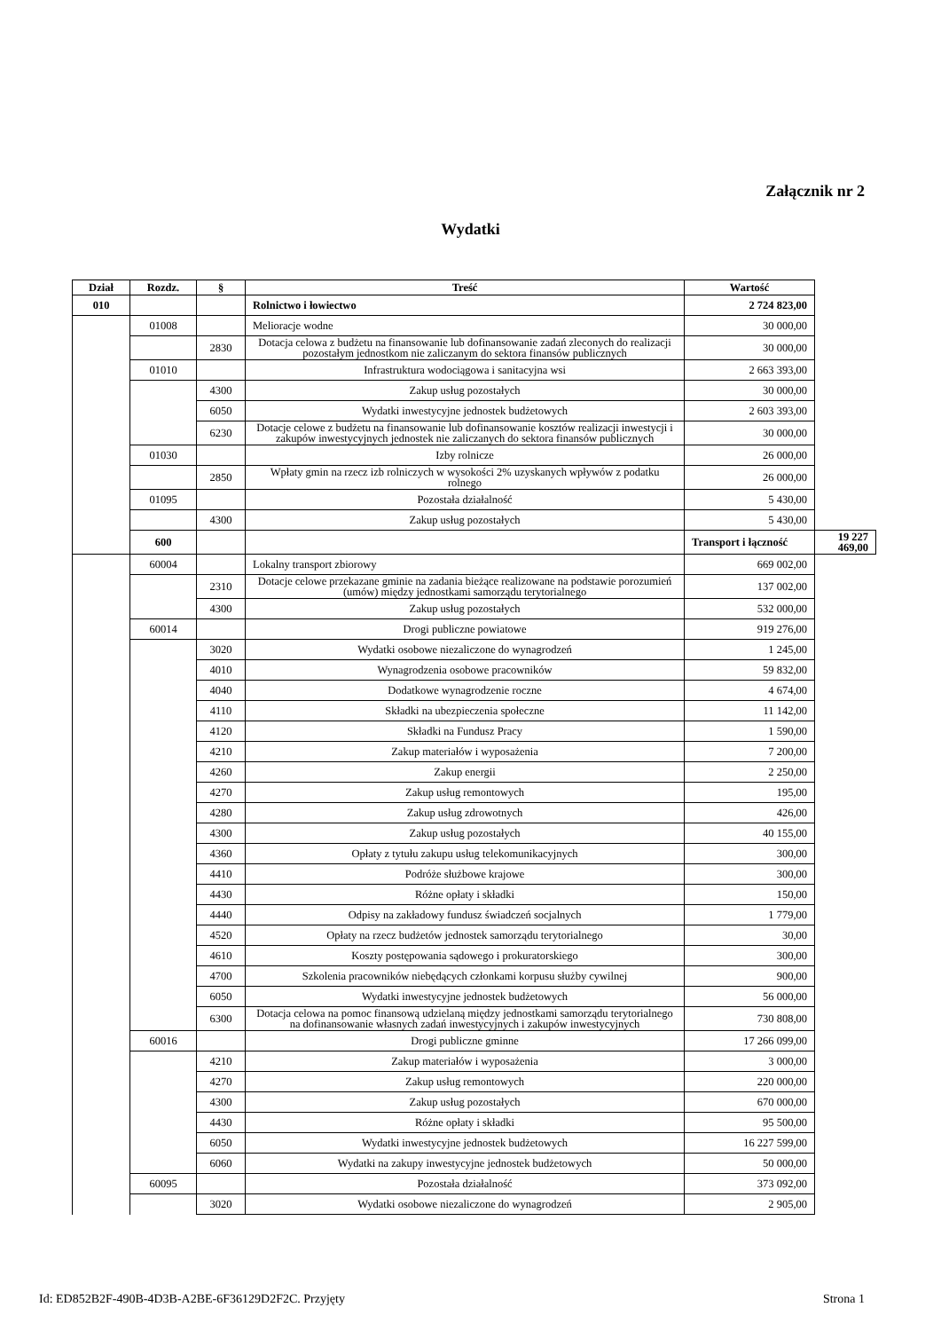Załącznik nr 2
Wydatki
| Dział | Rozdz. | § | Treść | Wartość | |
| --- | --- | --- | --- | --- | --- |
| 010 | | | Rolnictwo i łowiectwo | 2 724 823,00 | |
| | 01008 | | Melioracje wodne | 30 000,00 | |
| | | 2830 | Dotacja celowa z budżetu na finansowanie lub dofinansowanie zadań zleconych do realizacji pozostałym jednostkom nie zaliczanym do sektora finansów publicznych | 30 000,00 | |
| | 01010 | | Infrastruktura wodociągowa i sanitacyjna wsi | 2 663 393,00 | |
| | | 4300 | Zakup usług pozostałych | 30 000,00 | |
| | | 6050 | Wydatki inwestycyjne jednostek budżetowych | 2 603 393,00 | |
| | | 6230 | Dotacje celowe z budżetu na finansowanie lub dofinansowanie kosztów realizacji inwestycji i zakupów inwestycyjnych jednostek nie zaliczanych do sektora finansów publicznych | 30 000,00 | |
| | 01030 | | Izby rolnicze | 26 000,00 | |
| | | 2850 | Wpłaty gmin na rzecz izb rolniczych w wysokości 2% uzyskanych wpływów z podatku rolnego | 26 000,00 | |
| | 01095 | | Pozostała działalność | 5 430,00 | |
| | | 4300 | Zakup usług pozostałych | 5 430,00 | |
| | 600 | | | Transport i łączność | 19 227 469,00 |
| | 60004 | | Lokalny transport zbiorowy | 669 002,00 | |
| | | 2310 | Dotacje celowe przekazane gminie na zadania bieżące realizowane na podstawie porozumień (umów) między jednostkami samorządu terytorialnego | 137 002,00 | |
| | | 4300 | Zakup usług pozostałych | 532 000,00 | |
| | 60014 | | Drogi publiczne powiatowe | 919 276,00 | |
| | | 3020 | Wydatki osobowe niezaliczone do wynagrodzeń | 1 245,00 | |
| | | 4010 | Wynagrodzenia osobowe pracowników | 59 832,00 | |
| | | 4040 | Dodatkowe wynagrodzenie roczne | 4 674,00 | |
| | | 4110 | Składki na ubezpieczenia społeczne | 11 142,00 | |
| | | 4120 | Składki na Fundusz Pracy | 1 590,00 | |
| | | 4210 | Zakup materiałów i wyposażenia | 7 200,00 | |
| | | 4260 | Zakup energii | 2 250,00 | |
| | | 4270 | Zakup usług remontowych | 195,00 | |
| | | 4280 | Zakup usług zdrowotnych | 426,00 | |
| | | 4300 | Zakup usług pozostałych | 40 155,00 | |
| | | 4360 | Opłaty z tytułu zakupu usług telekomunikacyjnych | 300,00 | |
| | | 4410 | Podróże służbowe krajowe | 300,00 | |
| | | 4430 | Różne opłaty i składki | 150,00 | |
| | | 4440 | Odpisy na zakładowy fundusz świadczeń socjalnych | 1 779,00 | |
| | | 4520 | Opłaty na rzecz budżetów jednostek samorządu terytorialnego | 30,00 | |
| | | 4610 | Koszty postępowania sądowego i prokuratorskiego | 300,00 | |
| | | 4700 | Szkolenia pracowników niebędących członkami korpusu służby cywilnej | 900,00 | |
| | | 6050 | Wydatki inwestycyjne jednostek budżetowych | 56 000,00 | |
| | | 6300 | Dotacja celowa na pomoc finansową udzielaną między jednostkami samorządu terytorialnego na dofinansowanie własnych zadań inwestycyjnych i zakupów inwestycyjnych | 730 808,00 | |
| | 60016 | | Drogi publiczne gminne | 17 266 099,00 | |
| | | 4210 | Zakup materiałów i wyposażenia | 3 000,00 | |
| | | 4270 | Zakup usług remontowych | 220 000,00 | |
| | | 4300 | Zakup usług pozostałych | 670 000,00 | |
| | | 4430 | Różne opłaty i składki | 95 500,00 | |
| | | 6050 | Wydatki inwestycyjne jednostek budżetowych | 16 227 599,00 | |
| | | 6060 | Wydatki na zakupy inwestycyjne jednostek budżetowych | 50 000,00 | |
| | 60095 | | Pozostała działalność | 373 092,00 | |
| | | 3020 | Wydatki osobowe niezaliczone do wynagrodzeń | 2 905,00 | |
Id: ED852B2F-490B-4D3B-A2BE-6F36129D2F2C. Przyjęty Strona 1